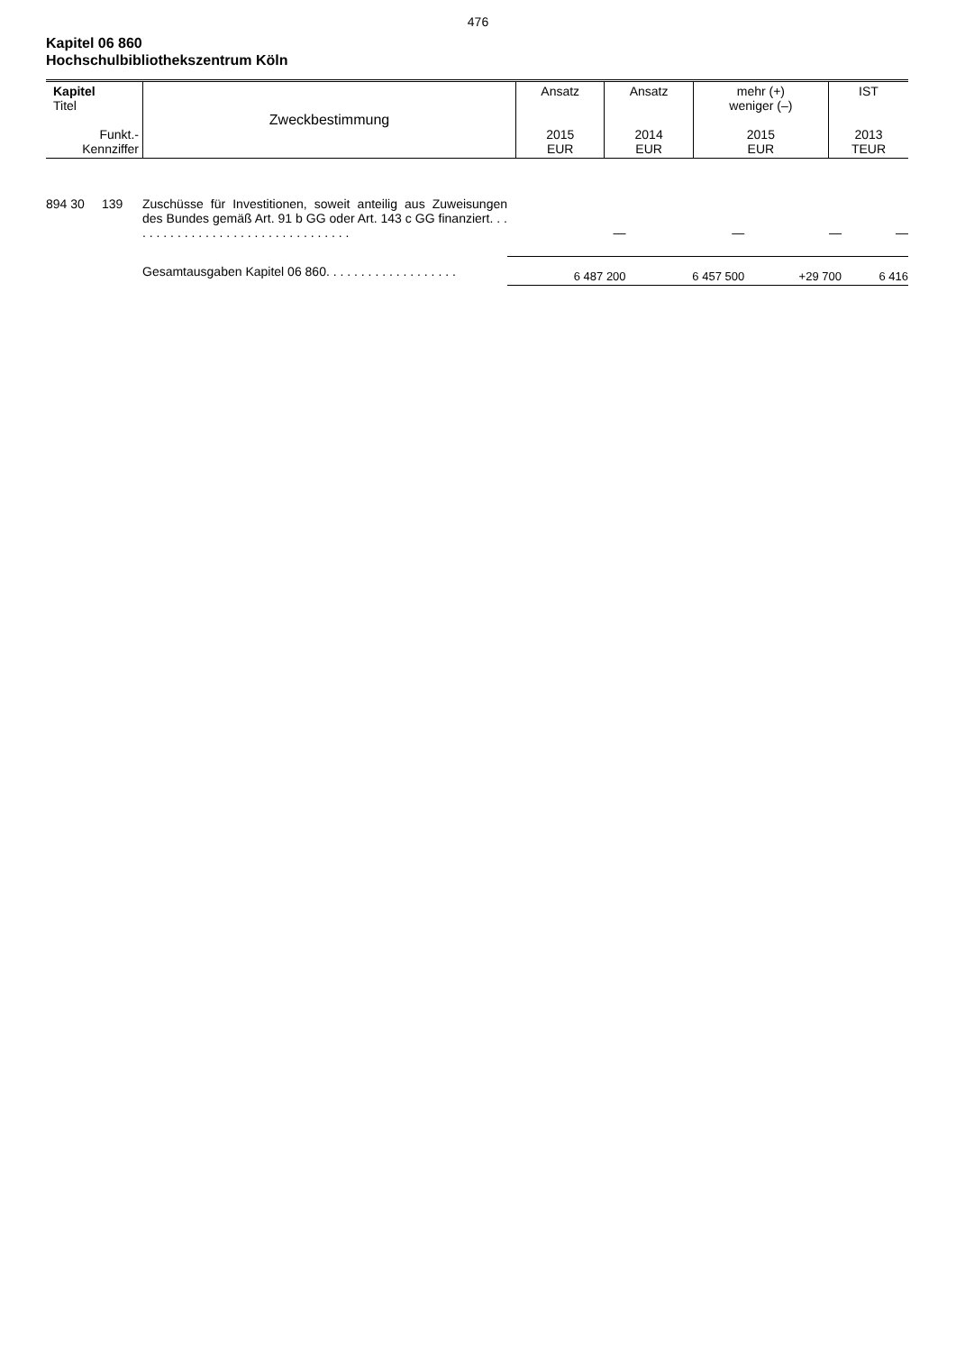476
Kapitel 06 860
Hochschulbibliothekszentrum Köln
| Kapitel Titel Funkt.- Kennziffer | Zweckbestimmung | Ansatz 2015 EUR | Ansatz 2014 EUR | mehr (+) weniger (–) 2015 EUR | IST 2013 TEUR |
| 894 30 | 139 | Zuschüsse für Investitionen, soweit anteilig aus Zuweisungen des Bundes gemäß Art. 91 b GG oder Art. 143 c GG finanziert. . . . . . . . . . . . . . . . . . . . . . . . . . . . . . . . . | — | — | — | — |
| | | Gesamtausgaben Kapitel 06 860. . . . . . . . . . . . . . . . . . . | 6 487 200 | 6 457 500 | +29 700 | 6 416 |